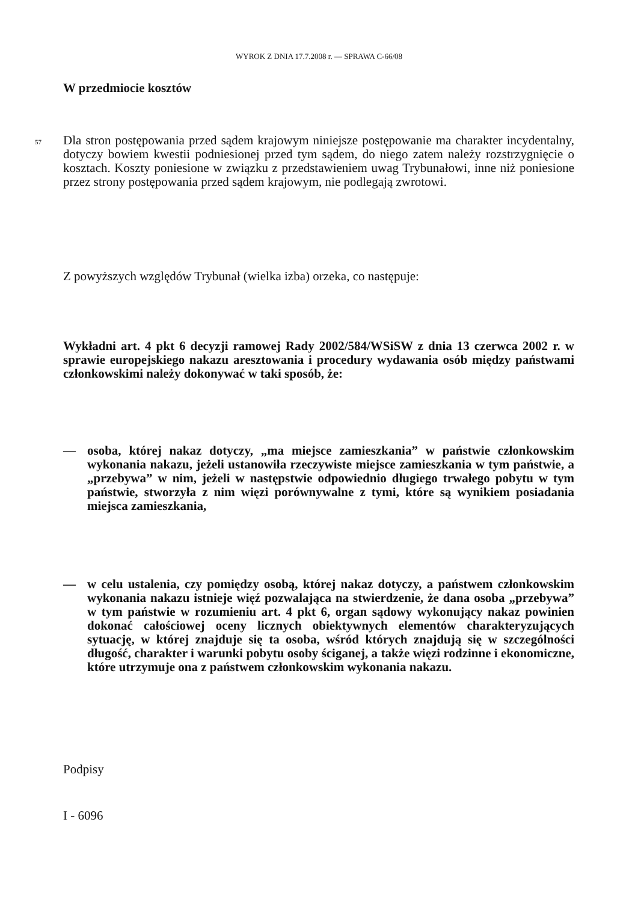WYROK Z DNIA 17.7.2008 r. — SPRAWA C-66/08
W przedmiocie kosztów
57 Dla stron postępowania przed sądem krajowym niniejsze postępowanie ma charakter incydentalny, dotyczy bowiem kwestii podniesionej przed tym sądem, do niego zatem należy rozstrzygnięcie o kosztach. Koszty poniesione w związku z przedstawieniem uwag Trybunałowi, inne niż poniesione przez strony postępowania przed sądem krajowym, nie podlegają zwrotowi.
Z powyższych względów Trybunał (wielka izba) orzeka, co następuje:
Wykładni art. 4 pkt 6 decyzji ramowej Rady 2002/584/WSiSW z dnia 13 czerwca 2002 r. w sprawie europejskiego nakazu aresztowania i procedury wydawania osób między państwami członkowskimi należy dokonywać w taki sposób, że:
— osoba, której nakaz dotyczy, „ma miejsce zamieszkania” w państwie członkowskim wykonania nakazu, jeżeli ustanowiła rzeczywiste miejsce zamieszkania w tym państwie, a „przebywa” w nim, jeżeli w następstwie odpowiednio długiego trwałego pobytu w tym państwie, stworzyła z nim więzi porównywalne z tymi, które są wynikiem posiadania miejsca zamieszkania,
— w celu ustalenia, czy pomiędzy osobą, której nakaz dotyczy, a państwem członkowskim wykonania nakazu istnieje więź pozwalająca na stwierdzenie, że dana osoba „przebywa” w tym państwie w rozumieniu art. 4 pkt 6, organ sądowy wykonujący nakaz powinien dokonać całościowej oceny licznych obiektywnych elementów charakteryzujących sytuację, w której znajduje się ta osoba, wśród których znajdują się w szczególności długość, charakter i warunki pobytu osoby ściganej, a także więzi rodzinne i ekonomiczne, które utrzymuje ona z państwem członkowskim wykonania nakazu.
Podpisy
I - 6096